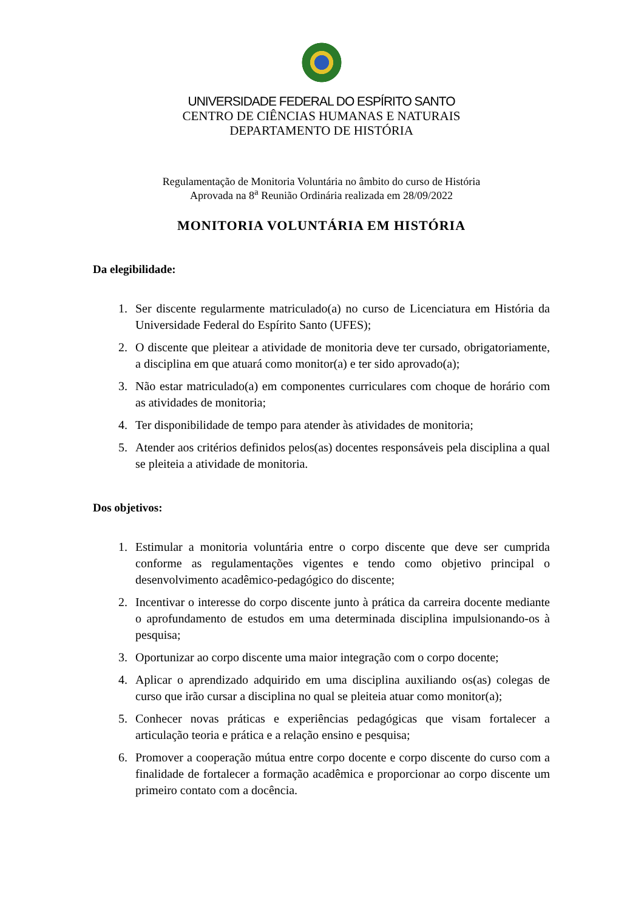UNIVERSIDADE FEDERAL DO ESPÍRITO SANTO
CENTRO DE CIÊNCIAS HUMANAS E NATURAIS
DEPARTAMENTO DE HISTÓRIA
Regulamentação de Monitoria Voluntária no âmbito do curso de História
Aprovada na 8<sup>a</sup> Reunião Ordinária realizada em 28/09/2022
MONITORIA VOLUNTÁRIA EM HISTÓRIA
Da elegibilidade:
1. Ser discente regularmente matriculado(a) no curso de Licenciatura em História da Universidade Federal do Espírito Santo (UFES);
2. O discente que pleitear a atividade de monitoria deve ter cursado, obrigatoriamente, a disciplina em que atuará como monitor(a) e ter sido aprovado(a);
3. Não estar matriculado(a) em componentes curriculares com choque de horário com as atividades de monitoria;
4. Ter disponibilidade de tempo para atender às atividades de monitoria;
5. Atender aos critérios definidos pelos(as) docentes responsáveis pela disciplina a qual se pleiteia a atividade de monitoria.
Dos objetivos:
1. Estimular a monitoria voluntária entre o corpo discente que deve ser cumprida conforme as regulamentações vigentes e tendo como objetivo principal o desenvolvimento acadêmico-pedagógico do discente;
2. Incentivar o interesse do corpo discente junto à prática da carreira docente mediante o aprofundamento de estudos em uma determinada disciplina impulsionando-os à pesquisa;
3. Oportunizar ao corpo discente uma maior integração com o corpo docente;
4. Aplicar o aprendizado adquirido em uma disciplina auxiliando os(as) colegas de curso que irão cursar a disciplina no qual se pleiteia atuar como monitor(a);
5. Conhecer novas práticas e experiências pedagógicas que visam fortalecer a articulação teoria e prática e a relação ensino e pesquisa;
6. Promover a cooperação mútua entre corpo docente e corpo discente do curso com a finalidade de fortalecer a formação acadêmica e proporcionar ao corpo discente um primeiro contato com a docência.